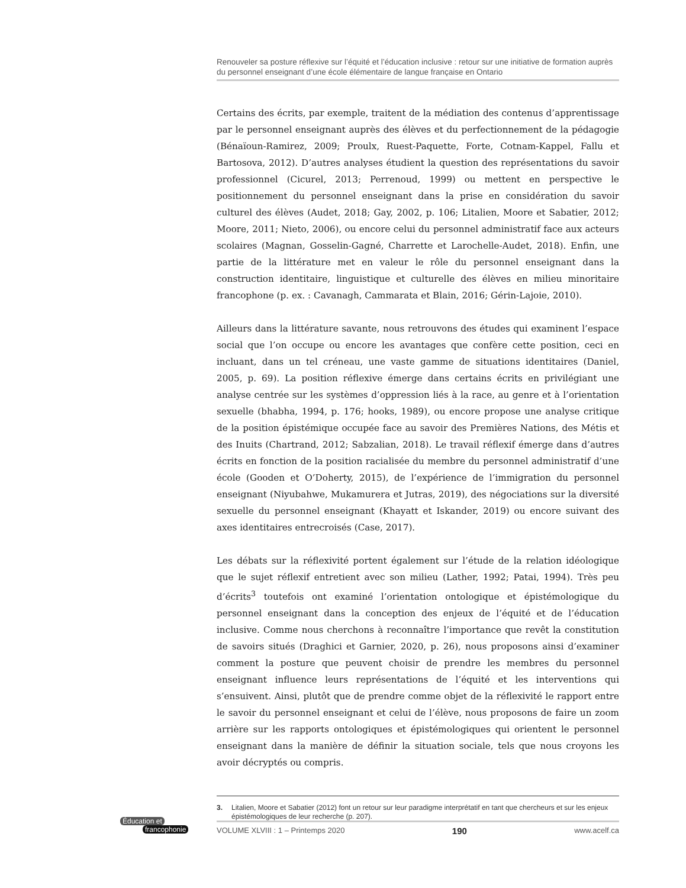Renouveler sa posture réflexive sur l’équité et l’éducation inclusive : retour sur une initiative de formation auprès du personnel enseignant d’une école élémentaire de langue française en Ontario
Certains des écrits, par exemple, traitent de la médiation des contenus d’apprentissage par le personnel enseignant auprès des élèves et du perfectionnement de la pédagogie (Bénaïoun-Ramirez, 2009; Proulx, Ruest-Paquette, Forte, Cotnam-Kappel, Fallu et Bartosova, 2012). D’autres analyses étudient la question des représentations du savoir professionnel (Cicurel, 2013; Perrenoud, 1999) ou mettent en perspective le positionnement du personnel enseignant dans la prise en considération du savoir culturel des élèves (Audet, 2018; Gay, 2002, p. 106; Litalien, Moore et Sabatier, 2012; Moore, 2011; Nieto, 2006), ou encore celui du personnel administratif face aux acteurs scolaires (Magnan, Gosselin-Gagné, Charrette et Larochelle-Audet, 2018). Enfin, une partie de la littérature met en valeur le rôle du personnel enseignant dans la construction identitaire, linguistique et culturelle des élèves en milieu minoritaire francophone (p. ex. : Cavanagh, Cammarata et Blain, 2016; Gérin-Lajoie, 2010).
Ailleurs dans la littérature savante, nous retrouvons des études qui examinent l’espace social que l’on occupe ou encore les avantages que confère cette position, ceci en incluant, dans un tel créneau, une vaste gamme de situations identitaires (Daniel, 2005, p. 69). La position réflexive émerge dans certains écrits en privilégiant une analyse centrée sur les systèmes d’oppression liés à la race, au genre et à l’orientation sexuelle (bhabha, 1994, p. 176; hooks, 1989), ou encore propose une analyse critique de la position épistémique occupée face au savoir des Premières Nations, des Métis et des Inuits (Chartrand, 2012; Sabzalian, 2018). Le travail réflexif émerge dans d’autres écrits en fonction de la position racialisée du membre du personnel administratif d’une école (Gooden et O’Doherty, 2015), de l’expérience de l’immigration du personnel enseignant (Niyubahwe, Mukamurera et Jutras, 2019), des négociations sur la diversité sexuelle du personnel enseignant (Khayatt et Iskander, 2019) ou encore suivant des axes identitaires entrecroisés (Case, 2017).
Les débats sur la réflexivité portent également sur l’étude de la relation idéologique que le sujet réflexif entretient avec son milieu (Lather, 1992; Patai, 1994). Très peu d’écrits<sup>3</sup> toutefois ont examiné l’orientation ontologique et épistémologique du personnel enseignant dans la conception des enjeux de l’équité et de l’éducation inclusive. Comme nous cherchons à reconnaître l’importance que revêt la constitution de savoirs situés (Draghici et Garnier, 2020, p. 26), nous proposons ainsi d’examiner comment la posture que peuvent choisir de prendre les membres du personnel enseignant influence leurs représentations de l’équité et les interventions qui s’ensuivent. Ainsi, plutôt que de prendre comme objet de la réflexivité le rapport entre le savoir du personnel enseignant et celui de l’élève, nous proposons de faire un zoom arrière sur les rapports ontologiques et épistémologiques qui orientent le personnel enseignant dans la manière de définir la situation sociale, tels que nous croyons les avoir décryptés ou compris.
3. Litalien, Moore et Sabatier (2012) font un retour sur leur paradigme interprétatif en tant que chercheurs et sur les enjeux épistémologiques de leur recherche (p. 207).
Éducation et
francophonie
VOLUME XLVIII : 1 – Printemps 2020 190 www.acelf.ca